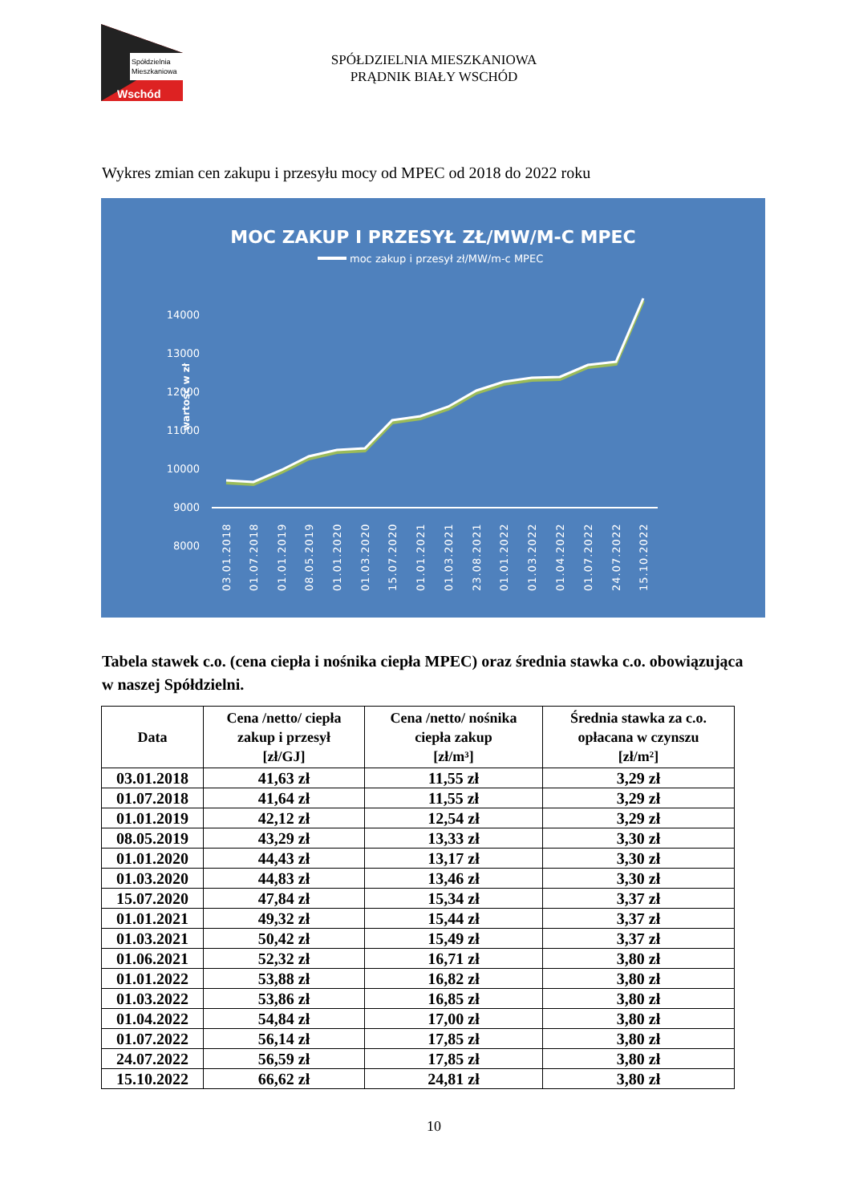Spółdzielnia
Mieszkaniowa
Wschód
SPÓŁDZIELNIA MIESZKANIOWA
PRĄDNIK BIAŁY WSCHÓD
Wykres zmian cen zakupu i przesyłu mocy od MPEC od 2018 do 2022 roku
MOC ZAKUP I PRZESYŁ ZŁ/MW/M-C MPEC
moc zakup i przesył zł/MW/m-c MPEC
wartość w zł
14000
13000
12000
11000
10000
9000
8000
03.01.2018
01.07.2018
01.01.2019
08.05.2019
01.01.2020
01.03.2020
15.07.2020
01.01.2021
01.03.2021
23.08.2021
01.01.2022
01.03.2022
01.04.2022
01.07.2022
24.07.2022
15.10.2022
Tabela stawek c.o. (cena ciepła i nośnika ciepła MPEC) oraz średnia stawka c.o. obowiązująca w naszej Spółdzielni.
| Data | Cena /netto/ ciepła zakup i przesył [zł/GJ] | Cena /netto/ nośnika ciepła zakup [zł/m³] | Średnia stawka za c.o. opłacana w czynszu [zł/m²] |
| --- | --- | --- | --- |
| 03.01.2018 | 41,63 zł | 11,55 zł | 3,29 zł |
| 01.07.2018 | 41,64 zł | 11,55 zł | 3,29 zł |
| 01.01.2019 | 42,12 zł | 12,54 zł | 3,29 zł |
| 08.05.2019 | 43,29 zł | 13,33 zł | 3,30 zł |
| 01.01.2020 | 44,43 zł | 13,17 zł | 3,30 zł |
| 01.03.2020 | 44,83 zł | 13,46 zł | 3,30 zł |
| 15.07.2020 | 47,84 zł | 15,34 zł | 3,37 zł |
| 01.01.2021 | 49,32 zł | 15,44 zł | 3,37 zł |
| 01.03.2021 | 50,42 zł | 15,49 zł | 3,37 zł |
| 01.06.2021 | 52,32 zł | 16,71 zł | 3,80 zł |
| 01.01.2022 | 53,88 zł | 16,82 zł | 3,80 zł |
| 01.03.2022 | 53,86 zł | 16,85 zł | 3,80 zł |
| 01.04.2022 | 54,84 zł | 17,00 zł | 3,80 zł |
| 01.07.2022 | 56,14 zł | 17,85 zł | 3,80 zł |
| 24.07.2022 | 56,59 zł | 17,85 zł | 3,80 zł |
| 15.10.2022 | 66,62 zł | 24,81 zł | 3,80 zł |
10